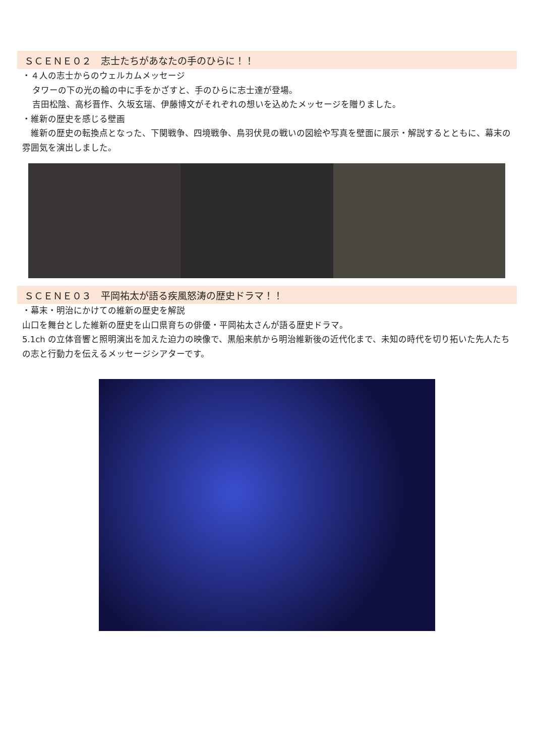ＳＣＥＮＥ０２　志士たちがあなたの手のひらに！！
・４人の志士からのウェルカムメッセージ
タワーの下の光の輪の中に手をかざすと、手のひらに志士達が登場。
吉田松陰、高杉晋作、久坂玄瑞、伊藤博文がそれぞれの想いを込めたメッセージを贈りました。
・維新の歴史を感じる壁画
　維新の歴史の転換点となった、下関戦争、四境戦争、鳥羽伏見の戦いの図絵や写真を壁面に展示・解説するとともに、幕末の雰囲気を演出しました。
ＳＣＥＮＥ０３　平岡祐太が語る疾風怒涛の歴史ドラマ！！
・幕末・明治にかけての維新の歴史を解説
山口を舞台とした維新の歴史を山口県育ちの俳優・平岡祐太さんが語る歴史ドラマ。
5.1ch の立体音響と照明演出を加えた迫力の映像で、黒船来航から明治維新後の近代化まで、未知の時代を切り拓いた先人たちの志と行動力を伝えるメッセージシアターです。